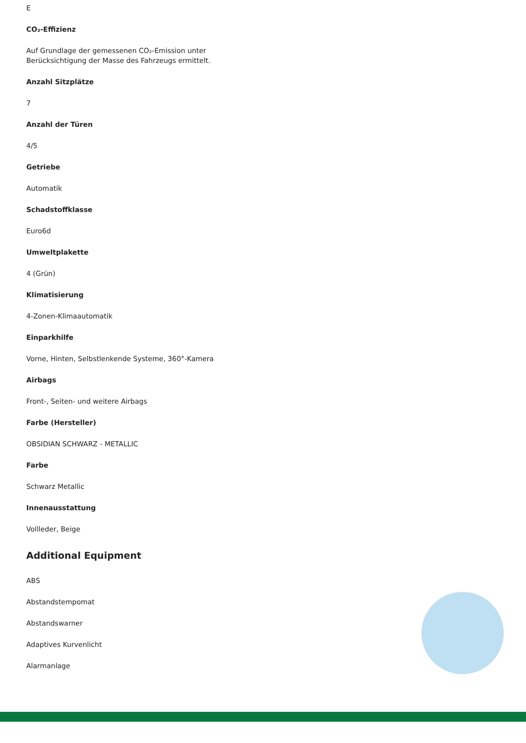E
CO₂-Effizienz
Auf Grundlage der gemessenen CO₂-Emission unter
Berücksichtigung der Masse des Fahrzeugs ermittelt.
Anzahl Sitzplätze
7
Anzahl der Türen
4/5
Getriebe
Automatik
Schadstoffklasse
Euro6d
Umweltplakette
4 (Grün)
Klimatisierung
4-Zonen-Klimaautomatik
Einparkhilfe
Vorne, Hinten, Selbstlenkende Systeme, 360°-Kamera
Airbags
Front-, Seiten- und weitere Airbags
Farbe (Hersteller)
OBSIDIAN SCHWARZ - METALLIC
Farbe
Schwarz Metallic
Innenausstattung
Vollleder, Beige
Additional Equipment
ABS
Abstandstempomat
Abstandswarner
Adaptives Kurvenlicht
Alarmanlage